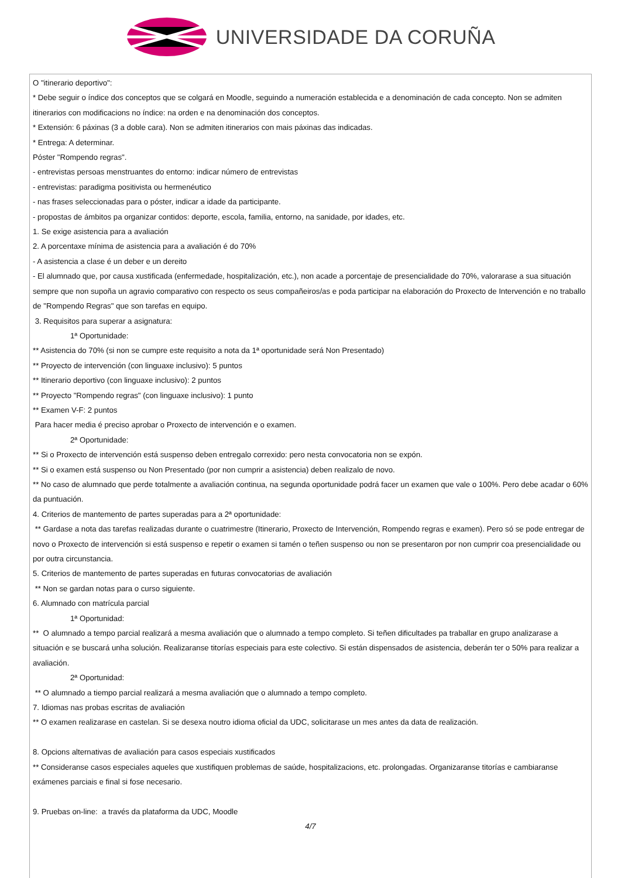UNIVERSIDADE DA CORUÑA
O "itinerario deportivo":
* Debe seguir o índice dos conceptos que se colgará en Moodle, seguindo a numeración establecida e a denominación de cada concepto. Non se admiten itinerarios con modificacions no índice: na orden e na denominación dos conceptos.
* Extensión: 6 páxinas (3 a doble cara). Non se admiten itinerarios con mais páxinas das indicadas.
* Entrega: A determinar.
Póster "Rompendo regras".
- entrevistas persoas menstruantes do entorno: indicar número de entrevistas
- entrevistas: paradigma positivista ou hermenéutico
- nas frases seleccionadas para o póster, indicar a idade da participante.
- propostas de ámbitos pa organizar contidos: deporte, escola, familia, entorno, na sanidade, por idades, etc.
1. Se exige asistencia para a avaliación
2. A porcentaxe mínima de asistencia para a avaliación é do 70%
- A asistencia a clase é un deber e un dereito
- El alumnado que, por causa xustificada (enfermedade, hospitalización, etc.), non acade a porcentaje de presencialidade do 70%, valorarase a sua situación sempre que non supoña un agravio comparativo con respecto os seus compañeiros/as e poda participar na elaboración do Proxecto de Intervención e no traballo de "Rompendo Regras" que son tarefas en equipo.
3. Requisitos para superar a asignatura:
1ª Oportunidade:
** Asistencia do 70% (si non se cumpre este requisito a nota da 1ª oportunidade será Non Presentado)
** Proyecto de intervención (con linguaxe inclusivo): 5 puntos
** Itinerario deportivo (con linguaxe inclusivo): 2 puntos
** Proyecto "Rompendo regras" (con linguaxe inclusivo): 1 punto
** Examen V-F: 2 puntos
Para hacer media é preciso aprobar o Proxecto de intervención e o examen.
2ª Oportunidade:
** Si o Proxecto de intervención está suspenso deben entregalo correxido: pero nesta convocatoria non se expón.
** Si o examen está suspenso ou Non Presentado (por non cumprir a asistencia) deben realizalo de novo.
** No caso de alumnado que perde totalmente a avaliación continua, na segunda oportunidade podrá facer un examen que vale o 100%. Pero debe acadar o 60% da puntuación.
4. Criterios de mantemento de partes superadas para a 2ª oportunidade:
** Gardase a nota das tarefas realizadas durante o cuatrimestre (Itinerario, Proxecto de Intervención, Rompendo regras e examen). Pero só se pode entregar de novo o Proxecto de intervención si está suspenso e repetir o examen si tamén o teñen suspenso ou non se presentaron por non cumprir coa presencialidade ou por outra circunstancia.
5. Criterios de mantemento de partes superadas en futuras convocatorias de avaliación
** Non se gardan notas para o curso siguiente.
6. Alumnado con matrícula parcial
1ª Oportunidad:
** O alumnado a tempo parcial realizará a mesma avaliación que o alumnado a tempo completo. Si teñen dificultades pa traballar en grupo analizarase a situación e se buscará unha solución. Realizaranse titorías especiais para este colectivo. Si están dispensados de asistencia, deberán ter o 50% para realizar a avaliación.
2ª Oportunidad:
** O alumnado a tiempo parcial realizará a mesma avaliación que o alumnado a tempo completo.
7. Idiomas nas probas escritas de avaliación
** O examen realizarase en castelan. Si se desexa noutro idioma oficial da UDC, solicitarase un mes antes da data de realización.
8. Opcions alternativas de avaliación para casos especiais xustificados
** Consideranse casos especiales aqueles que xustifiquen problemas de saúde, hospitalizacions, etc. prolongadas. Organizaranse titorías e cambiaranse exámenes parciais e final si fose necesario.
9. Pruebas on-line: a través da plataforma da UDC, Moodle
4/7